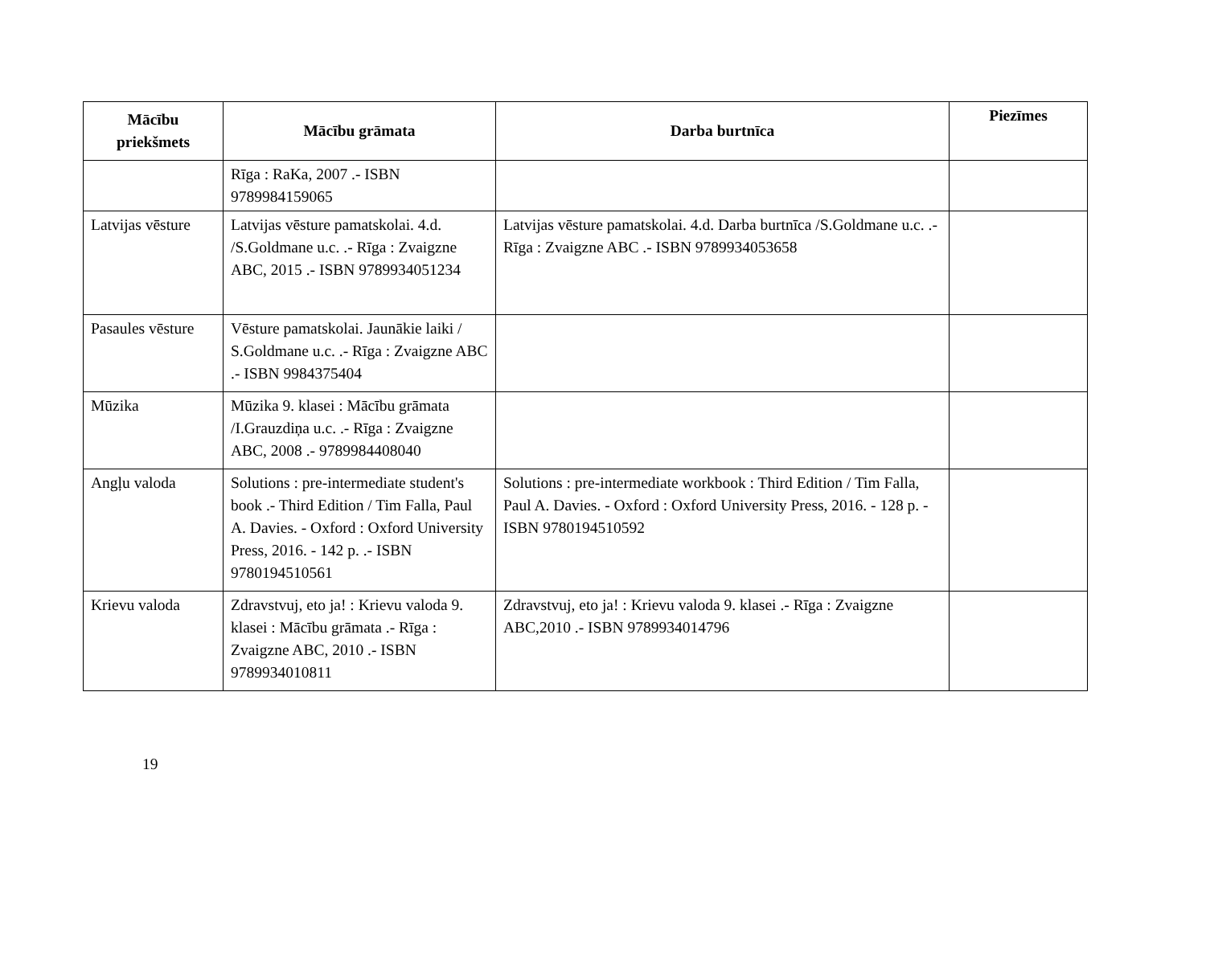| Mācību priekšmets | Mācību grāmata | Darba burtnīca | Piezīmes |
| --- | --- | --- | --- |
| | Rīga : RaKa, 2007 .- ISBN 9789984159065 | | |
| Latvijas vēsture | Latvijas vēsture pamatskolai. 4.d. /S.Goldmane u.c. .- Rīga : Zvaigzne ABC, 2015 .- ISBN 9789934051234 | Latvijas vēsture pamatskolai. 4.d. Darba burtnīca /S.Goldmane u.c. .- Rīga : Zvaigzne ABC .- ISBN 9789934053658 | |
| Pasaules vēsture | Vēsture pamatskolai. Jaunākie laiki / S.Goldmane u.c. .- Rīga : Zvaigzne ABC .- ISBN 9984375404 | | |
| Mūzika | Mūzika 9. klasei : Mācību grāmata /I.Grauzdiņa u.c. .- Rīga : Zvaigzne ABC, 2008 .- 9789984408040 | | |
| Angļu valoda | Solutions : pre-intermediate student's book .- Third Edition / Tim Falla, Paul A. Davies. - Oxford : Oxford University Press, 2016. - 142 p. .- ISBN 9780194510561 | Solutions : pre-intermediate workbook : Third Edition / Tim Falla, Paul A. Davies. - Oxford : Oxford University Press, 2016. - 128 p. - ISBN 9780194510592 | |
| Krievu valoda | Zdravstvuj, eto ja! : Krievu valoda 9. klasei : Mācību grāmata .- Rīga : Zvaigzne ABC, 2010 .- ISBN 9789934010811 | Zdravstvuj, eto ja! : Krievu valoda 9. klasei .- Rīga : Zvaigzne ABC,2010 .- ISBN 9789934014796 | |
19